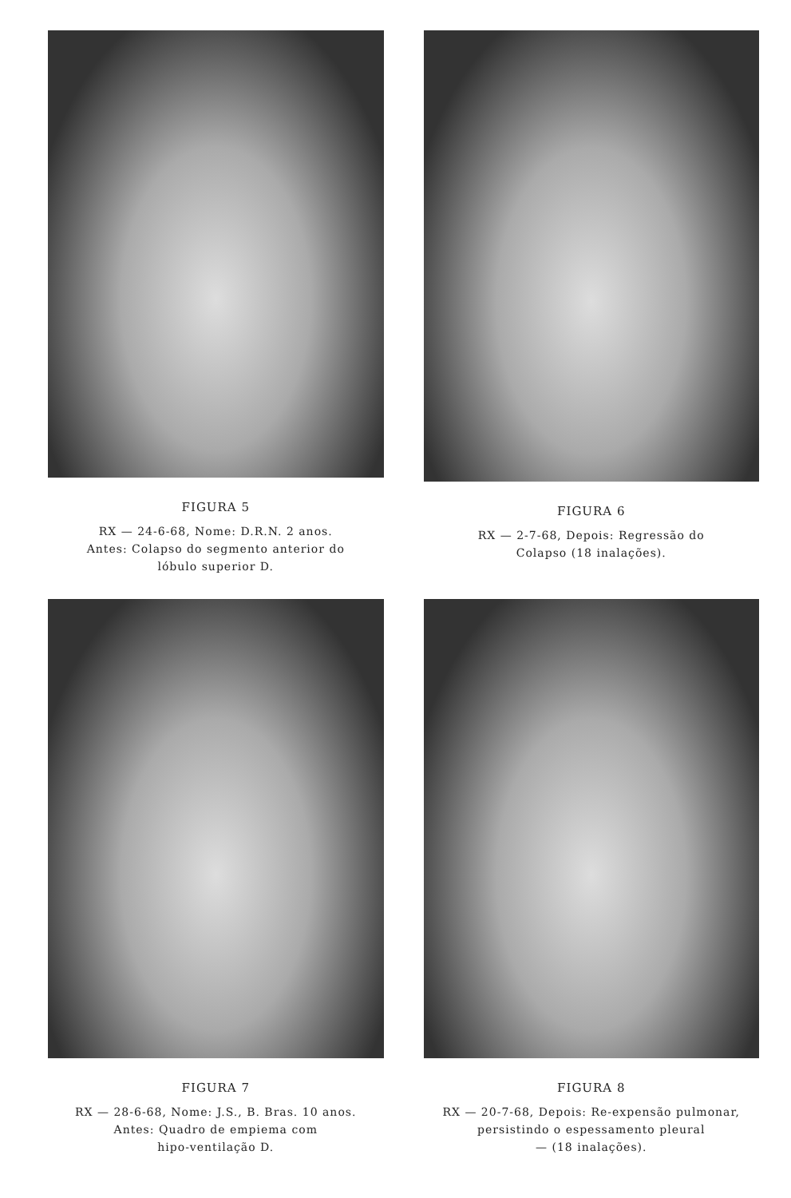FIGURA 5
RX — 24-6-68, Nome: D.R.N. 2 anos.
Antes: Colapso do segmento anterior do
lóbulo superior D.
FIGURA 6
RX — 2-7-68, Depois: Regressão do
Colapso (18 inalações).
FIGURA 7
RX — 28-6-68, Nome: J.S., B. Bras. 10 anos.
Antes: Quadro de empiema com
hipo-ventilação D.
FIGURA 8
RX — 20-7-68, Depois: Re-expensão pulmonar,
persistindo o espessamento pleural
— (18 inalações).